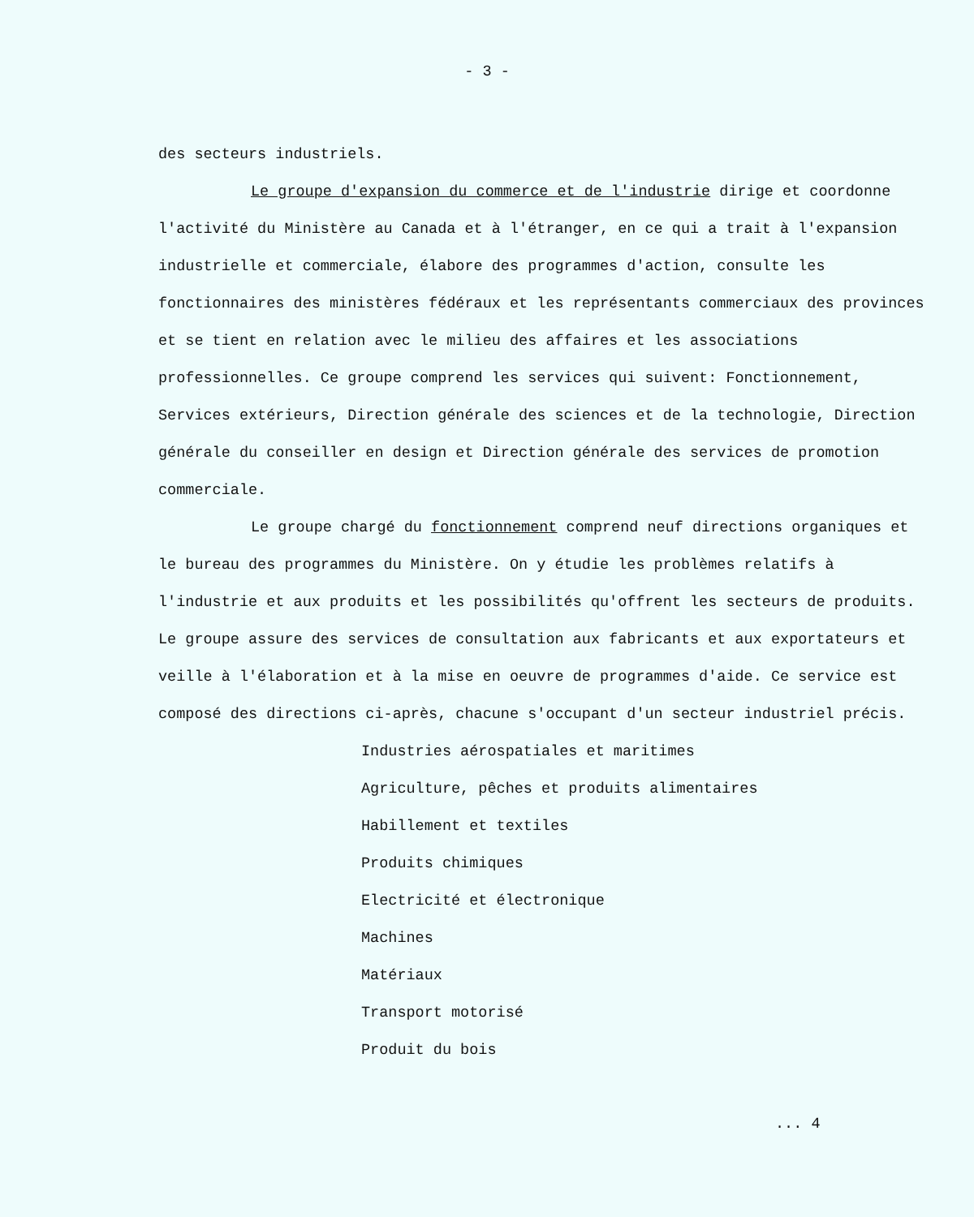- 3 -
des secteurs industriels.
Le groupe d'expansion du commerce et de l'industrie dirige et coordonne l'activité du Ministère au Canada et à l'étranger, en ce qui a trait à l'expansion industrielle et commerciale, élabore des programmes d'action, consulte les fonctionnaires des ministères fédéraux et les représentants commerciaux des provinces et se tient en relation avec le milieu des affaires et les associations professionnelles. Ce groupe comprend les services qui suivent: Fonctionnement, Services extérieurs, Direction générale des sciences et de la technologie, Direction générale du conseiller en design et Direction générale des services de promotion commerciale.
Le groupe chargé du fonctionnement comprend neuf directions organiques et le bureau des programmes du Ministère. On y étudie les problèmes relatifs à l'industrie et aux produits et les possibilités qu'offrent les secteurs de produits. Le groupe assure des services de consultation aux fabricants et aux exportateurs et veille à l'élaboration et à la mise en oeuvre de programmes d'aide. Ce service est composé des directions ci-après, chacune s'occupant d'un secteur industriel précis.
Industries aérospatiales et maritimes
Agriculture, pêches et produits alimentaires
Habillement et textiles
Produits chimiques
Electricité et électronique
Machines
Matériaux
Transport motorisé
Produit du bois
... 4